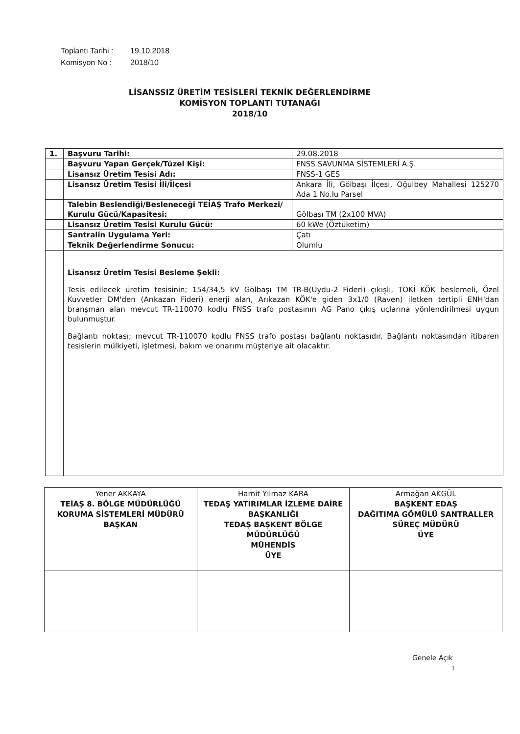Toplantı Tarihi : 19.10.2018
Komisyon No : 2018/10
LİSANSSIZ ÜRETİM TESİSLERİ TEKNİK DEĞERLENDİRME
KOMİSYON TOPLANTI TUTANAĞI
2018/10
| 1. | Başvuru Tarihi: | 29.08.2018 |
| | Başvuru Yapan Gerçek/Tüzel Kişi: | FNSS SAVUNMA SİSTEMLERİ A.Ş. |
| | Lisansız Üretim Tesisi Adı: | FNSS-1 GES |
| | Lisansız Üretim Tesisi İli/İlçesi | Ankara İli, Gölbaşı İlçesi, Oğulbey Mahallesi 125270 Ada 1 No.lu Parsel |
| | Talebin Beslendiği/Besleneceği TEİAŞ Trafo Merkezi/ Kurulu Gücü/Kapasitesi: | Gölbaşı TM (2x100 MVA) |
| | Lisansız Üretim Tesisi Kurulu Gücü: | 60 kWe (Öztüketim) |
| | Santralin Uygulama Yeri: | Çatı |
| | Teknik Değerlendirme Sonucu: | Olumlu |
| | Lisansız Üretim Tesisi Besleme Şekli: Tesis edilecek üretim tesisinin; 154/34,5 kV Gölbaşı TM TR-B(Uydu-2 Fideri) çıkışlı, TOKİ KÖK beslemeli, Özel Kuvvetler DM'den (Arıkazan Fideri) enerji alan, Arıkazan KÖK'e giden 3x1/0 (Raven) iletken tertipli ENH'dan branşman alan mevcut TR-110070 kodlu FNSS trafo postasının AG Pano çıkış uçlarına yönlendirilmesi uygun bulunmuştur. Bağlantı noktası; mevcut TR-110070 kodlu FNSS trafo postası bağlantı noktasıdır. Bağlantı noktasından itibaren tesislerin mülkiyeti, işletmesi, bakım ve onarımı müşteriye ait olacaktır. | |
| Yener AKKAYA TEİAŞ 8. BÖLGE MÜDÜRLÜĞÜ KORUMA SİSTEMLERİ MÜDÜRÜ BAŞKAN | Hamit Yılmaz KARA TEDAŞ YATIRIMLAR İZLEME DAİRE BAŞKANLIĞI TEDAŞ BAŞKENT BÖLGE MÜDÜRLÜĞÜ MÜHENDİS ÜYE | Armağan AKGÜL BAŞKENT EDAŞ DAĞITIMA GÖMÜLÜ SANTRALLER SÜREÇ MÜDÜRÜ ÜYE |
Genele Açık
1